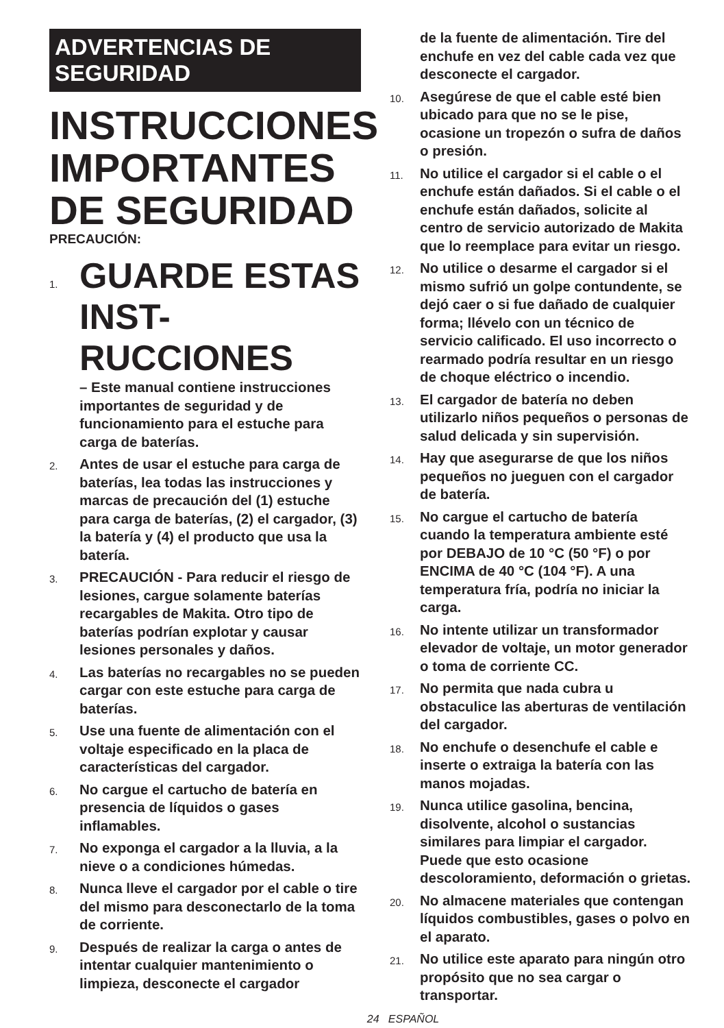ADVERTENCIAS DE
SEGURIDAD
INSTRUCCIONES IMPORTANTES DE SEGURIDAD
PRECAUCIÓN:
1.
GUARDE ESTAS INST-RUCCIONES
– Este manual contiene instrucciones importantes de seguridad y de funcionamiento para el estuche para carga de baterías.
2.
Antes de usar el estuche para carga de baterías, lea todas las instrucciones y marcas de precaución del (1) estuche para carga de baterías, (2) el cargador, (3) la batería y (4) el producto que usa la batería.
3.
PRECAUCIÓN - Para reducir el riesgo de lesiones, cargue solamente baterías recargables de Makita. Otro tipo de baterías podrían explotar y causar lesiones personales y daños.
4.
Las baterías no recargables no se pueden cargar con este estuche para carga de baterías.
5.
Use una fuente de alimentación con el voltaje especificado en la placa de características del cargador.
6.
No cargue el cartucho de batería en presencia de líquidos o gases inflamables.
7.
No exponga el cargador a la lluvia, a la nieve o a condiciones húmedas.
8.
Nunca lleve el cargador por el cable o tire del mismo para desconectarlo de la toma de corriente.
9.
Después de realizar la carga o antes de intentar cualquier mantenimiento o limpieza, desconecte el cargador
de la fuente de alimentación. Tire del enchufe en vez del cable cada vez que desconecte el cargador.
10.
Asegúrese de que el cable esté bien ubicado para que no se le pise, ocasione un tropezón o sufra de daños o presión.
11.
No utilice el cargador si el cable o el enchufe están dañados. Si el cable o el enchufe están dañados, solicite al centro de servicio autorizado de Makita que lo reemplace para evitar un riesgo.
12.
No utilice o desarme el cargador si el mismo sufrió un golpe contundente, se dejó caer o si fue dañado de cualquier forma; llévelo con un técnico de servicio calificado. El uso incorrecto o rearmado podría resultar en un riesgo de choque eléctrico o incendio.
13.
El cargador de batería no deben utilizarlo niños pequeños o personas de salud delicada y sin supervisión.
14.
Hay que asegurarse de que los niños pequeños no jueguen con el cargador de batería.
15.
No cargue el cartucho de batería cuando la temperatura ambiente esté por DEBAJO de 10 °C (50 °F) o por ENCIMA de 40 °C (104 °F). A una temperatura fría, podría no iniciar la carga.
16.
No intente utilizar un transformador elevador de voltaje, un motor generador o toma de corriente CC.
17.
No permita que nada cubra u obstaculice las aberturas de ventilación del cargador.
18.
No enchufe o desenchufe el cable e inserte o extraiga la batería con las manos mojadas.
19.
Nunca utilice gasolina, bencina, disolvente, alcohol o sustancias similares para limpiar el cargador. Puede que esto ocasione descoloramiento, deformación o grietas.
20.
No almacene materiales que contengan líquidos combustibles, gases o polvo en el aparato.
21.
No utilice este aparato para ningún otro propósito que no sea cargar o transportar.
24 ESPAÑOL